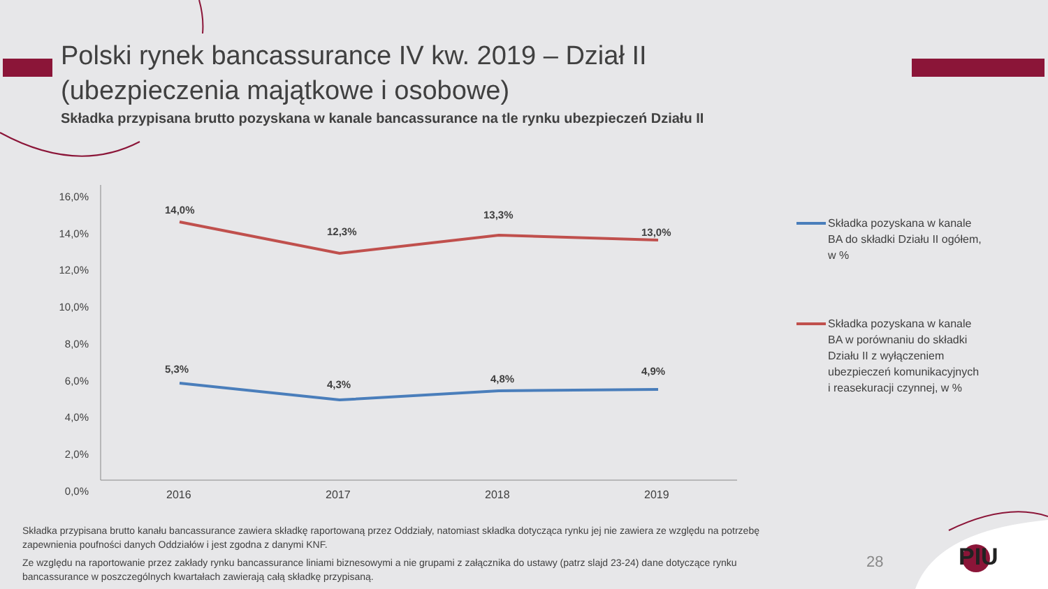Polski rynek bancassurance IV kw. 2019 – Dział II
(ubezpieczenia majątkowe i osobowe)
Składka przypisana brutto pozyskana w kanale bancassurance na tle rynku ubezpieczeń Działu II
16,0%
14,0%
12,0%
10,0%
8,0%
6,0%
4,0%
2,0%
0,0%
2016 2017 2018 2019
14,0%
12,3%
13,3%
13,0%
5,3%
4,3% 4,8%
4,9%
Składka pozyskana w kanale BA do składki Działu II ogółem, w %
Składka pozyskana w kanale BA w porównaniu do składki Działu II z wyłączeniem ubezpieczeń komunikacyjnych i reasekuracji czynnej, w %
Składka przypisana brutto kanału bancassurance zawiera składkę raportowaną przez Oddziały, natomiast składka dotycząca rynku jej nie zawiera ze względu na potrzebę zapewnienia poufności danych Oddziałów i jest zgodna z danymi KNF.
Ze względu na raportowanie przez zakłady rynku bancassurance liniami biznesowymi a nie grupami z załącznika do ustawy (patrz slajd 23-24) dane dotyczące rynku bancassurance w poszczególnych kwartałach zawierają całą składkę przypisaną.
28 PIU